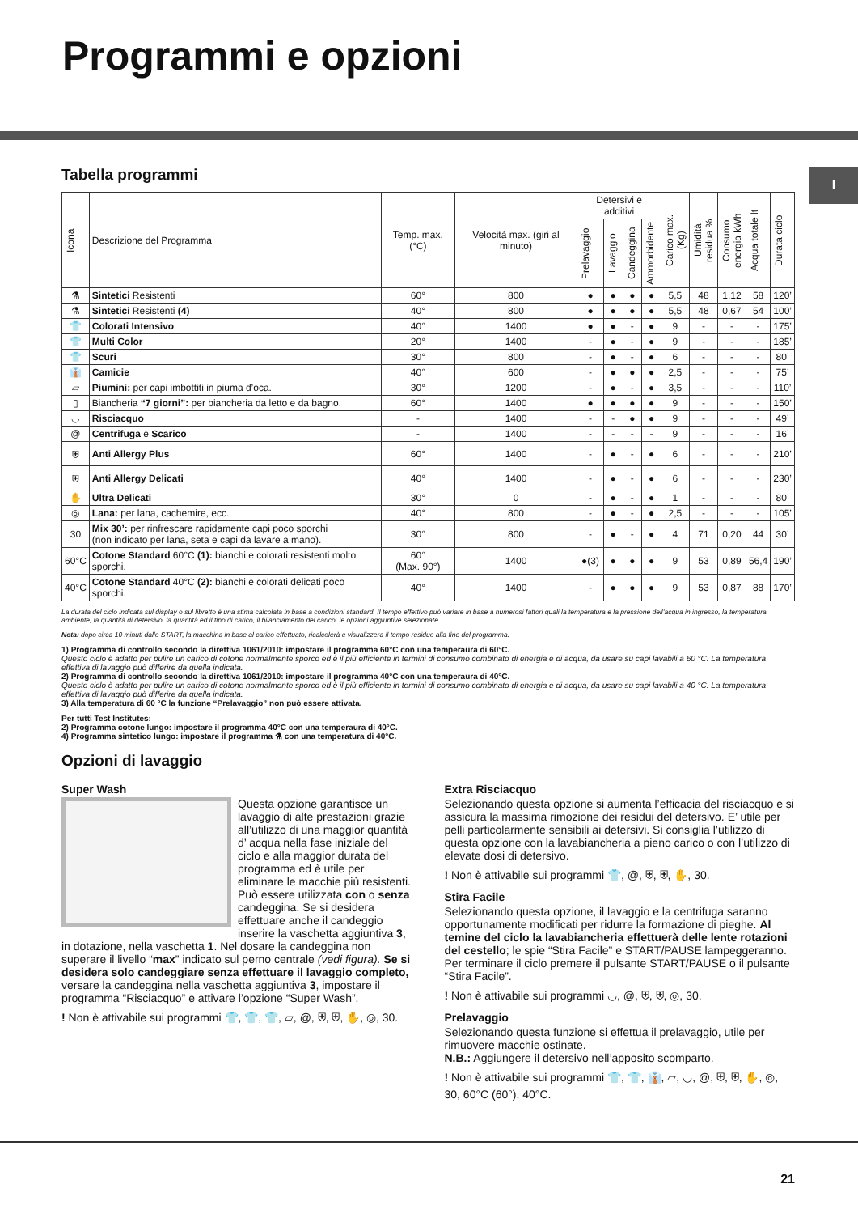Programmi e opzioni
I
Tabella programmi
| Icona | Descrizione del Programma | Temp. max. (°C) | Velocità max. (giri al minuto) | Detersivi e additivi | | | | Carico max. (Kg) | Umidità residua % | Consumo energia kWh | Acqua totale lt | Durata ciclo |
| --- | --- | --- | --- | --- | --- | --- | --- | --- | --- | --- | --- | --- |
| | | | | Prelavaggio | Lavaggio | Candeggina | Ammorbidente | | | | | |
| ⚗ | Sintetici Resistenti | 60° | 800 | ● | ● | ● | ● | 5,5 | 48 | 1,12 | 58 | 120’ |
| ⚗ | Sintetici Resistenti (4) | 40° | 800 | ● | ● | ● | ● | 5,5 | 48 | 0,67 | 54 | 100’ |
| 👕 | Colorati Intensivo | 40° | 1400 | ● | ● | - | ● | 9 | - | - | - | 175’ |
| 👕 | Multi Color | 20° | 1400 | - | ● | - | ● | 9 | - | - | - | 185’ |
| 👕 | Scuri | 30° | 800 | - | ● | - | ● | 6 | - | - | - | 80’ |
| 👔 | Camicie | 40° | 600 | - | ● | ● | ● | 2,5 | - | - | - | 75’ |
| ▱ | Piumini: per capi imbottiti in piuma d’oca. | 30° | 1200 | - | ● | - | ● | 3,5 | - | - | - | 110’ |
| ▯ | Biancheria “7 giorni”: per biancheria da letto e da bagno. | 60° | 1400 | ● | ● | ● | ● | 9 | - | - | - | 150’ |
| ◡ | Risciacquo | - | 1400 | - | - | ● | ● | 9 | - | - | - | 49’ |
| @ | Centrifuga e Scarico | - | 1400 | - | - | - | - | 9 | - | - | - | 16’ |
| ⛨ | Anti Allergy Plus | 60° | 1400 | - | ● | - | ● | 6 | - | - | - | 210’ |
| ⛨ | Anti Allergy Delicati | 40° | 1400 | - | ● | - | ● | 6 | - | - | - | 230’ |
| ✋ | Ultra Delicati | 30° | 0 | - | ● | - | ● | 1 | - | - | - | 80’ |
| ◎ | Lana: per lana, cachemire, ecc. | 40° | 800 | - | ● | - | ● | 2,5 | - | - | - | 105’ |
| 30 | Mix 30’: per rinfrescare rapidamente capi poco sporchi (non indicato per lana, seta e capi da lavare a mano). | 30° | 800 | - | ● | - | ● | 4 | 71 | 0,20 | 44 | 30’ |
| 60°C | Cotone Standard 60°C (1): bianchi e colorati resistenti molto sporchi. | 60° (Max. 90°) | 1400 | ●(3) | ● | ● | ● | 9 | 53 | 0,89 | 56,4 | 190’ |
| 40°C | Cotone Standard 40°C (2): bianchi e colorati delicati poco sporchi. | 40° | 1400 | - | ● | ● | ● | 9 | 53 | 0,87 | 88 | 170’ |
La durata del ciclo indicata sul display o sul libretto è una stima calcolata in base a condizioni standard. Il tempo effettivo può variare in base a numerosi fattori quali la temperatura e la pressione dell’acqua in ingresso, la temperatura ambiente, la quantità di detersivo, la quantità ed il tipo di carico, il bilanciamento del carico, le opzioni aggiuntive selezionate.
Nota: dopo circa 10 minuti dallo START, la macchina in base al carico effettuato, ricalcolerà e visualizzera il tempo residuo alla fine del programma.
1) Programma di controllo secondo la direttiva 1061/2010: impostare il programma 60°C con una temperaura di 60°C.
Questo ciclo è adatto per pulire un carico di cotone normalmente sporco ed è il più efficiente in termini di consumo combinato di energia e di acqua, da usare su capi lavabili a 60 °C. La temperatura effettiva di lavaggio può differire da quella indicata.
2) Programma di controllo secondo la direttiva 1061/2010: impostare il programma 40°C con una temperaura di 40°C.
Questo ciclo è adatto per pulire un carico di cotone normalmente sporco ed è il più efficiente in termini di consumo combinato di energia e di acqua, da usare su capi lavabili a 40 °C. La temperatura effettiva di lavaggio può differire da quella indicata.
3) Alla temperatura di 60 °C la funzione “Prelavaggio” non può essere attivata.
Per tutti Test Institutes:
2) Programma cotone lungo: impostare il programma 40°C con una temperaura di 40°C.
4) Programma sintetico lungo: impostare il programma ⚗ con una temperatura di 40°C.
Opzioni di lavaggio
Super Wash
Questa opzione garantisce un lavaggio di alte prestazioni grazie all’utilizzo di una maggior quantità d’ acqua nella fase iniziale del ciclo e alla maggior durata del programma ed è utile per eliminare le macchie più resistenti. Può essere utilizzata con o senza candeggina. Se si desidera effettuare anche il candeggio inserire la vaschetta aggiuntiva 3, in dotazione, nella vaschetta 1. Nel dosare la candeggina non superare il livello “max” indicato sul perno centrale (vedi figura). Se si desidera solo candeggiare senza effettuare il lavaggio completo, versare la candeggina nella vaschetta aggiuntiva 3, impostare il programma “Risciacquo” e attivare l’opzione “Super Wash”.
! Non è attivabile sui programmi 👕, 👕, 👕, ▱, @, ⛨, ⛨, ✋, ◎, 30.
Extra Risciacquo
Selezionando questa opzione si aumenta l’efficacia del risciacquo e si assicura la massima rimozione dei residui del detersivo. E’ utile per pelli particolarmente sensibili ai detersivi. Si consiglia l’utilizzo di questa opzione con la lavabiancheria a pieno carico o con l’utilizzo di elevate dosi di detersivo.
! Non è attivabile sui programmi 👕, @, ⛨, ⛨, ✋, 30.
Stira Facile
Selezionando questa opzione, il lavaggio e la centrifuga saranno opportunamente modificati per ridurre la formazione di pieghe. Al temine del ciclo la lavabiancheria effettuerà delle lente rotazioni del cestello; le spie “Stira Facile” e START/PAUSE lampeggeranno. Per terminare il ciclo premere il pulsante START/PAUSE o il pulsante “Stira Facile”.
! Non è attivabile sui programmi ◡, @, ⛨, ⛨, ◎, 30.
Prelavaggio
Selezionando questa funzione si effettua il prelavaggio, utile per rimuovere macchie ostinate.
N.B.: Aggiungere il detersivo nell’apposito scomparto.
! Non è attivabile sui programmi 👕, 👕, 👔, ▱, ◡, @, ⛨, ⛨, ✋, ◎, 30, 60°C (60°), 40°C.
21